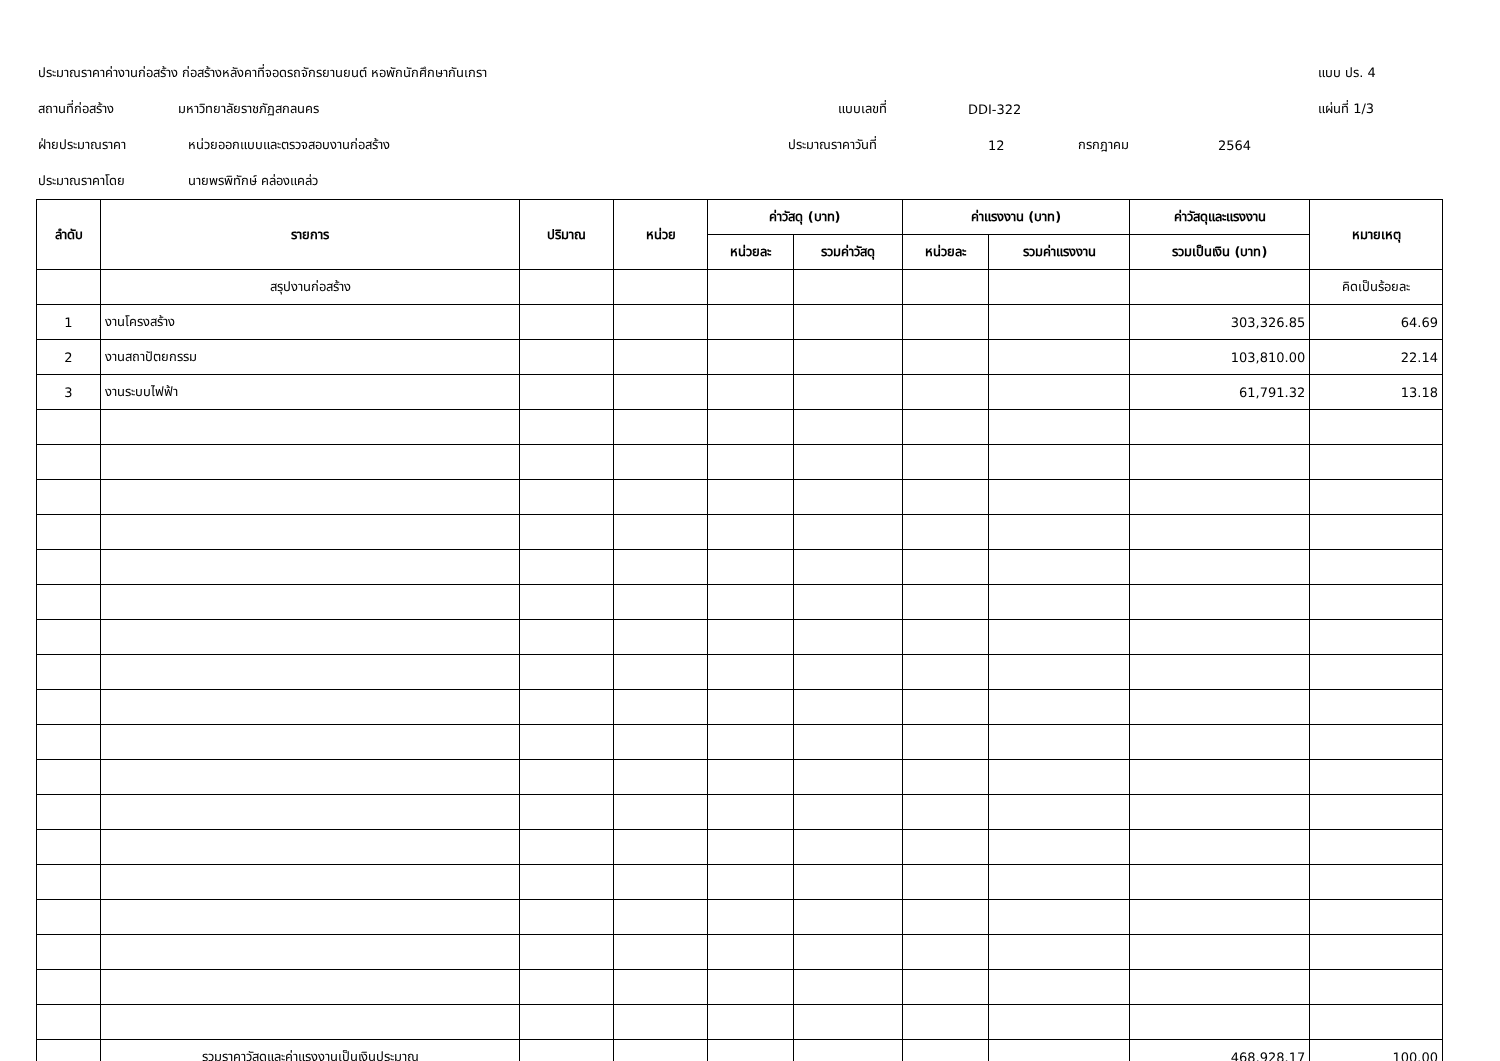ประมาณราคาค่างานก่อสร้าง ก่อสร้างหลังคาที่จอดรถจักรยานยนต์ หอพักนักศึกษากันเกรา แบบ ปร. 4
สถานที่ก่อสร้าง มหาวิทยาลัยราชภัฏสกลนคร แบบเลขที่ DDI-322 แผ่นที่ 1/3
ฝ่ายประมาณราคา หน่วยออกแบบและตรวจสอบงานก่อสร้าง ประมาณราคาวันที่ 12 กรกฎาคม 2564
ประมาณราคาโดย นายพรพิทักษ์ คล่องแคล่ว
| ลำดับ | รายการ | ปริมาณ | หน่วย | ค่าวัสดุ (บาท) | | ค่าแรงงาน (บาท) | | ค่าวัสดุและแรงงาน | หมายเหตุ |
| --- | --- | --- | --- | --- | --- | --- | --- | --- | --- |
| | | | | หน่วยละ | รวมค่าวัสดุ | หน่วยละ | รวมค่าแรงงาน | รวมเป็นเงิน (บาท) | |
| | สรุปงานก่อสร้าง | | | | | | | | คิดเป็นร้อยละ |
| 1 | งานโครงสร้าง | | | | | | | 303,326.85 | 64.69 |
| 2 | งานสถาปัตยกรรม | | | | | | | 103,810.00 | 22.14 |
| 3 | งานระบบไฟฟ้า | | | | | | | 61,791.32 | 13.18 |
| | รวมราคาวัสดุและค่าแรงงานเป็นเงินประมาณ | | | | | | | 468,928.17 | 100.00 |